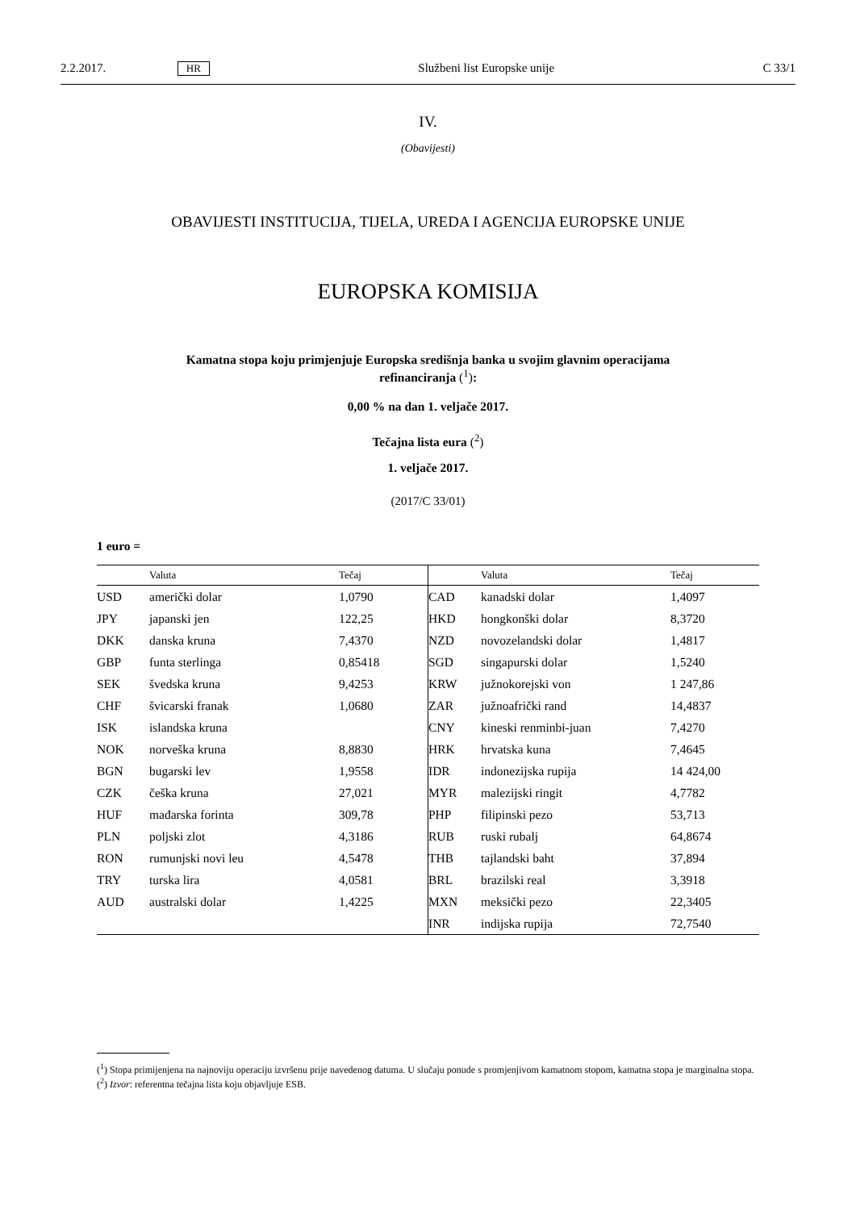2.2.2017. HR Službeni list Europske unije C 33/1
IV.
(Obavijesti)
OBAVIJESTI INSTITUCIJA, TIJELA, UREDA I AGENCIJA EUROPSKE UNIJE
EUROPSKA KOMISIJA
Kamatna stopa koju primjenjuje Europska središnja banka u svojim glavnim operacijama
refinanciranja (<sup>1</sup>):
0,00 % na dan 1. veljače 2017.
Tečajna lista eura (<sup>2</sup>)
1. veljače 2017.
(2017/C 33/01)
1 euro =
| | Valuta | Tečaj | | Valuta | Tečaj |
| --- | --- | --- | --- | --- | --- |
| USD | američki dolar | 1,0790 | CAD | kanadski dolar | 1,4097 |
| JPY | japanski jen | 122,25 | HKD | hongkonški dolar | 8,3720 |
| DKK | danska kruna | 7,4370 | NZD | novozelandski dolar | 1,4817 |
| GBP | funta sterlinga | 0,85418 | SGD | singapurski dolar | 1,5240 |
| SEK | švedska kruna | 9,4253 | KRW | južnokorejski von | 1 247,86 |
| CHF | švicarski franak | 1,0680 | ZAR | južnoafrički rand | 14,4837 |
| ISK | islandska kruna | | CNY | kineski renminbi-juan | 7,4270 |
| NOK | norveška kruna | 8,8830 | HRK | hrvatska kuna | 7,4645 |
| BGN | bugarski lev | 1,9558 | IDR | indonezijska rupija | 14 424,00 |
| CZK | češka kruna | 27,021 | MYR | malezijski ringit | 4,7782 |
| HUF | mađarska forinta | 309,78 | PHP | filipinski pezo | 53,713 |
| PLN | poljski zlot | 4,3186 | RUB | ruski rubalj | 64,8674 |
| RON | rumunjski novi leu | 4,5478 | THB | tajlandski baht | 37,894 |
| TRY | turska lira | 4,0581 | BRL | brazilski real | 3,3918 |
| AUD | australski dolar | 1,4225 | MXN | meksički pezo | 22,3405 |
| | | | INR | indijska rupija | 72,7540 |
(<sup>1</sup>) Stopa primijenjena na najnoviju operaciju izvršenu prije navedenog datuma. U slučaju ponude s promjenjivom kamatnom stopom, kamatna stopa je marginalna stopa.
(<sup>2</sup>) Izvor: referentna tečajna lista koju objavljuje ESB.